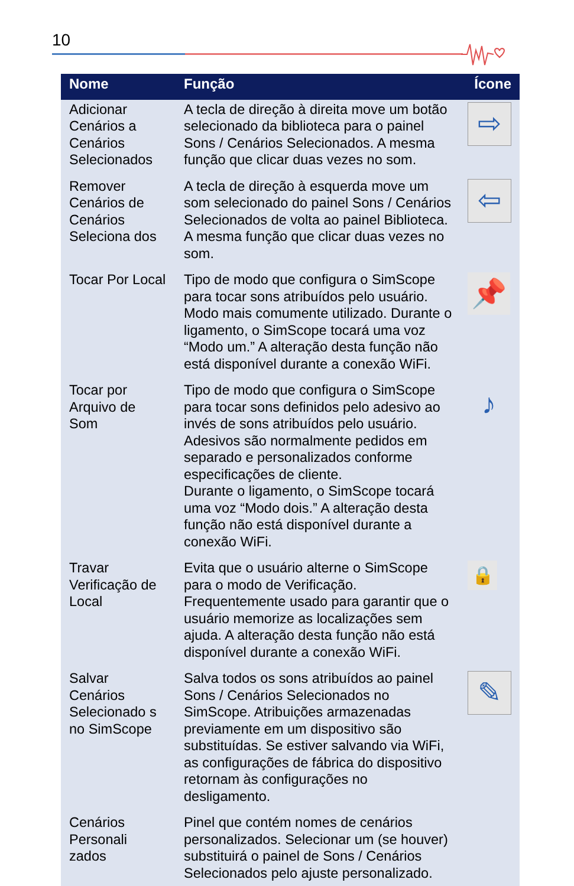10
| Nome | Função | Ícone |
| --- | --- | --- |
| Adicionar Cenários a Cenários Selecionados | A tecla de direção à direita move um botão selecionado da biblioteca para o painel Sons / Cenários Selecionados. A mesma função que clicar duas vezes no som. | ⇨ |
| Remover Cenários de Cenários Seleciona dos | A tecla de direção à esquerda move um som selecionado do painel Sons / Cenários Selecionados de volta ao painel Biblioteca. A mesma função que clicar duas vezes no som. | ⇦ |
| Tocar Por Local | Tipo de modo que configura o SimScope para tocar sons atribuídos pelo usuário. Modo mais comumente utilizado. Durante o ligamento, o SimScope tocará uma voz “Modo um.” A alteração desta função não está disponível durante a conexão WiFi. | 📌 |
| Tocar por Arquivo de Som | Tipo de modo que configura o SimScope para tocar sons definidos pelo adesivo ao invés de sons atribuídos pelo usuário. Adesivos são normalmente pedidos em separado e personalizados conforme especificações de cliente. Durante o ligamento, o SimScope tocará uma voz “Modo dois.” A alteração desta função não está disponível durante a conexão WiFi. | ♪ |
| Travar Verificação de Local | Evita que o usuário alterne o SimScope para o modo de Verificação. Frequentemente usado para garantir que o usuário memorize as localizações sem ajuda. A alteração desta função não está disponível durante a conexão WiFi. | 🔒 |
| Salvar Cenários Selecionado s no SimScope | Salva todos os sons atribuídos ao painel Sons / Cenários Selecionados no SimScope. Atribuições armazenadas previamente em um dispositivo são substituídas. Se estiver salvando via WiFi, as configurações de fábrica do dispositivo retornam às configurações no desligamento. | ✎ |
| Cenários Personali zados | Pinel que contém nomes de cenários personalizados. Selecionar um (se houver) substituirá o painel de Sons / Cenários Selecionados pelo ajuste personalizado. | |